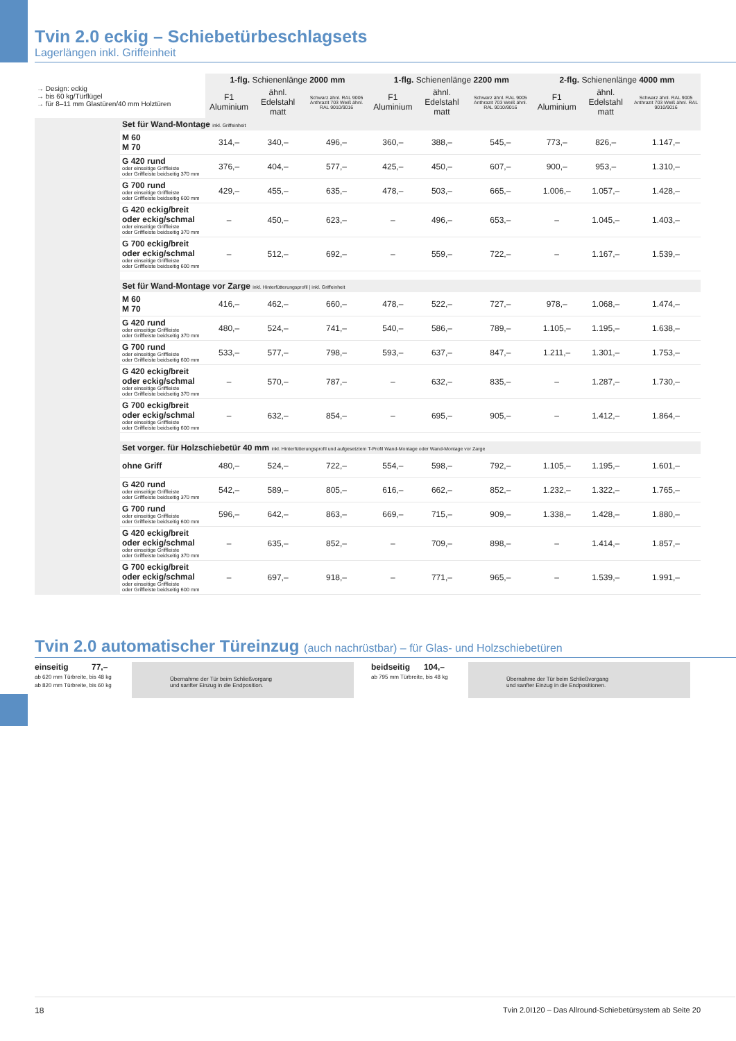Tvin 2.0 eckig – Schiebetürbeschlagsets
Lagerlängen inkl. Griffeinheit
| → Design: eckig → bis 60 kg/Türflügel → für 8–11 mm Glastüren/40 mm Holztüren | | 1-flg. Schienenlänge 2000 mm | | | 1-flg. Schienenlänge 2200 mm | | | 2-flg. Schienenlänge 4000 mm | | |
| | | F1 Aluminium | ähnl. Edelstahl matt | Schwarz ähnl. RAL 9005 Anthrazit 703 Weiß ähnl. RAL 9010/9016 | F1 Aluminium | ähnl. Edelstahl matt | Schwarz ähnl. RAL 9005 Anthrazit 703 Weiß ähnl. RAL 9010/9016 | F1 Aluminium | ähnl. Edelstahl matt | Schwarz ähnl. RAL 9005 Anthrazit 703 Weiß ähnl. RAL 9010/9016 |
| | Set für Wand-Montage inkl. Griffeinheit | | | | | | | | | |
| | M 60 M 70 | 314,– | 340,– | 496,– | 360,– | 388,– | 545,– | 773,– | 826,– | 1.147,– |
| | G 420 rund oder einseitige Griffleiste oder Griffleiste beidseitig 370 mm | 376,– | 404,– | 577,– | 425,– | 450,– | 607,– | 900,– | 953,– | 1.310,– |
| | G 700 rund oder einseitige Griffleiste oder Griffleiste beidseitig 600 mm | 429,– | 455,– | 635,– | 478,– | 503,– | 665,– | 1.006,– | 1.057,– | 1.428,– |
| | G 420 eckig/breit oder eckig/schmal oder einseitige Griffleiste oder Griffleiste beidseitig 370 mm | – | 450,– | 623,– | – | 496,– | 653,– | – | 1.045,– | 1.403,– |
| | G 700 eckig/breit oder eckig/schmal oder einseitige Griffleiste oder Griffleiste beidseitig 600 mm | – | 512,– | 692,– | – | 559,– | 722,– | – | 1.167,– | 1.539,– |
| | Set für Wand-Montage vor Zarge inkl. Hinterfütterungsprofil / inkl. Griffeinheit | | | | | | | | | |
| | M 60 M 70 | 416,– | 462,– | 660,– | 478,– | 522,– | 727,– | 978,– | 1.068,– | 1.474,– |
| | G 420 rund oder einseitige Griffleiste oder Griffleiste beidseitig 370 mm | 480,– | 524,– | 741,– | 540,– | 586,– | 789,– | 1.105,– | 1.195,– | 1.638,– |
| | G 700 rund oder einseitige Griffleiste oder Griffleiste beidseitig 600 mm | 533,– | 577,– | 798,– | 593,– | 637,– | 847,– | 1.211,– | 1.301,– | 1.753,– |
| | G 420 eckig/breit oder eckig/schmal oder einseitige Griffleiste oder Griffleiste beidseitig 370 mm | – | 570,– | 787,– | – | 632,– | 835,– | – | 1.287,– | 1.730,– |
| | G 700 eckig/breit oder eckig/schmal oder einseitige Griffleiste oder Griffleiste beidseitig 600 mm | – | 632,– | 854,– | – | 695,– | 905,– | – | 1.412,– | 1.864,– |
| | Set vorger. für Holzschiebetür 40 mm inkl. Hinterfütterungsprofil und aufgesetztem T-Profil Wand-Montage oder Wand-Montage vor Zarge | | | | | | | | | |
| | ohne Griff | 480,– | 524,– | 722,– | 554,– | 598,– | 792,– | 1.105,– | 1.195,– | 1.601,– |
| | G 420 rund oder einseitige Griffleiste oder Griffleiste beidseitig 370 mm | 542,– | 589,– | 805,– | 616,– | 662,– | 852,– | 1.232,– | 1.322,– | 1.765,– |
| | G 700 rund oder einseitige Griffleiste oder Griffleiste beidseitig 600 mm | 596,– | 642,– | 863,– | 669,– | 715,– | 909,– | 1.338,– | 1.428,– | 1.880,– |
| | G 420 eckig/breit oder eckig/schmal oder einseitige Griffleiste oder Griffleiste beidseitig 370 mm | – | 635,– | 852,– | – | 709,– | 898,– | – | 1.414,– | 1.857,– |
| | G 700 eckig/breit oder eckig/schmal oder einseitige Griffleiste oder Griffleiste beidseitig 600 mm | – | 697,– | 918,– | – | 771,– | 965,– | – | 1.539,– | 1.991,– |
Tvin 2.0 automatischer Türeinzug (auch nachrüstbar) – für Glas- und Holzschiebetüren
einseitig 77,–
ab 620 mm Türbreite, bis 48 kg
ab 820 mm Türbreite, bis 60 kg
Übernahme der Tür beim Schließvorgang
und sanfter Einzug in die Endposition.
beidseitig 104,–
ab 795 mm Türbreite, bis 48 kg
Übernahme der Tür beim Schließvorgang
und sanfter Einzug in die Endpositionen.
18 Tvin 2.0I120 – Das Allround-Schiebetürsystem ab Seite 20